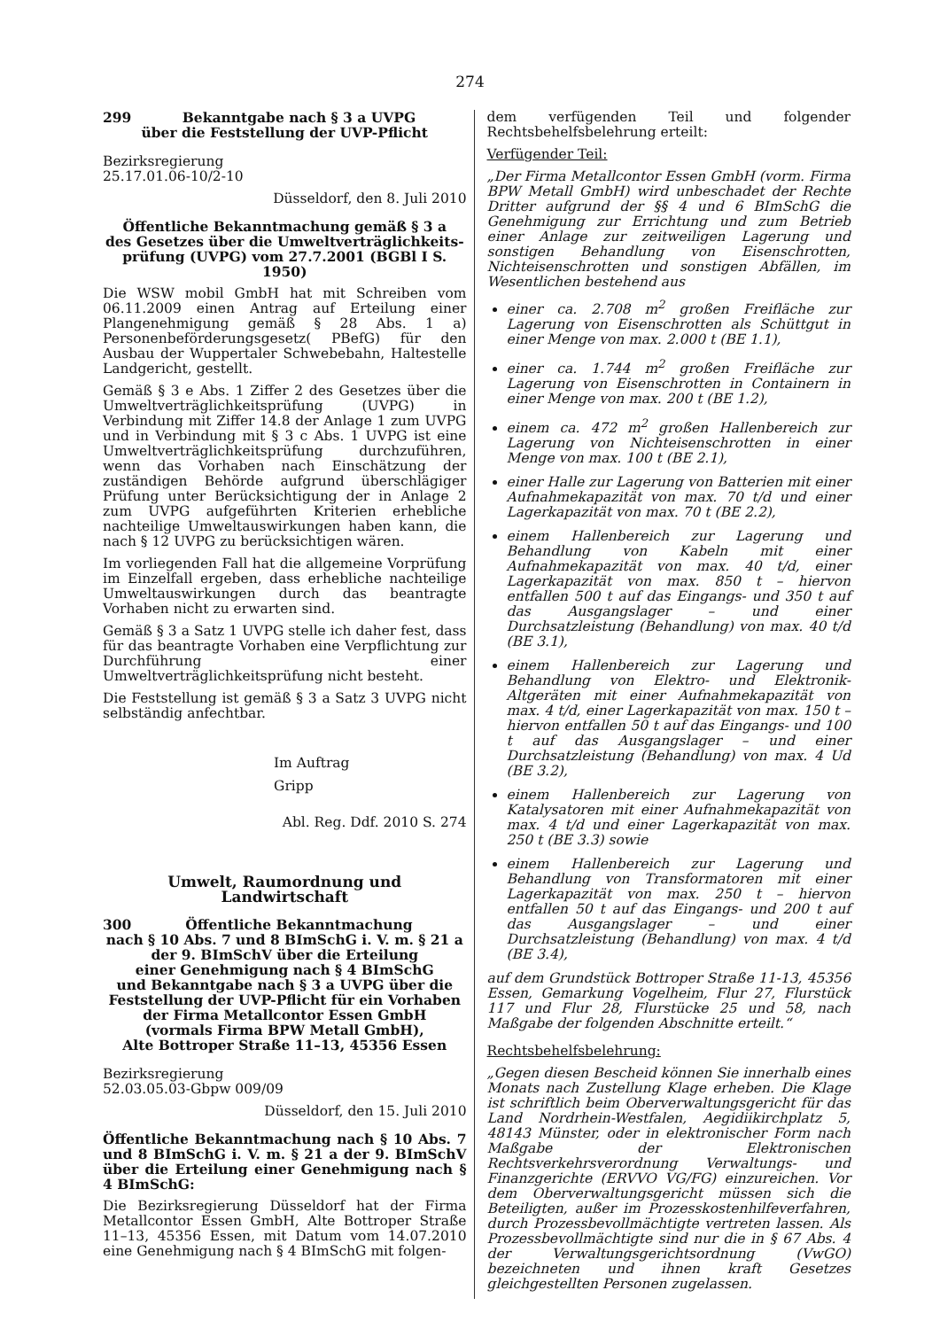274
299 Bekanntgabe nach § 3 a UVPG
über die Feststellung der UVP-Pflicht
Bezirksregierung
25.17.01.06-10/2-10
Düsseldorf, den 8. Juli 2010
Öffentliche Bekanntmachung gemäß § 3 a
des Gesetzes über die Umweltverträglichkeits-
prüfung (UVPG) vom 27.7.2001 (BGBl I S. 1950)
Die WSW mobil GmbH hat mit Schreiben vom 06.11.2009 einen Antrag auf Erteilung einer Plangenehmigung gemäß § 28 Abs. 1 a) Personenbeförderungsgesetz( PBefG) für den Ausbau der Wuppertaler Schwebebahn, Haltestelle Landgericht, gestellt.
Gemäß § 3 e Abs. 1 Ziffer 2 des Gesetzes über die Umweltverträglichkeitsprüfung (UVPG) in Verbindung mit Ziffer 14.8 der Anlage 1 zum UVPG und in Verbindung mit § 3 c Abs. 1 UVPG ist eine Umweltverträglichkeitsprüfung durchzuführen, wenn das Vorhaben nach Einschätzung der zuständigen Behörde aufgrund überschlägiger Prüfung unter Berücksichtigung der in Anlage 2 zum UVPG aufgeführten Kriterien erhebliche nachteilige Umweltauswirkungen haben kann, die nach § 12 UVPG zu berücksichtigen wären.
Im vorliegenden Fall hat die allgemeine Vorprüfung im Einzelfall ergeben, dass erhebliche nachteilige Umweltauswirkungen durch das beantragte Vorhaben nicht zu erwarten sind.
Gemäß § 3 a Satz 1 UVPG stelle ich daher fest, dass für das beantragte Vorhaben eine Verpflichtung zur Durchführung einer Umweltverträglichkeitsprüfung nicht besteht.
Die Feststellung ist gemäß § 3 a Satz 3 UVPG nicht selbständig anfechtbar.
Im Auftrag
Gripp
Abl. Reg. Ddf. 2010 S. 274
Umwelt, Raumordnung und Landwirtschaft
300 Öffentliche Bekanntmachung
nach § 10 Abs. 7 und 8 BImSchG i. V. m. § 21 a
der 9. BImSchV über die Erteilung
einer Genehmigung nach § 4 BImSchG
und Bekanntgabe nach § 3 a UVPG über die
Feststellung der UVP-Pflicht für ein Vorhaben
der Firma Metallcontor Essen GmbH
(vormals Firma BPW Metall GmbH),
Alte Bottroper Straße 11–13, 45356 Essen
Bezirksregierung
52.03.05.03-Gbpw 009/09
Düsseldorf, den 15. Juli 2010
Öffentliche Bekanntmachung nach § 10 Abs. 7 und 8 BImSchG i. V. m. § 21 a der 9. BImSchV über die Erteilung einer Genehmigung nach § 4 BImSchG:
Die Bezirksregierung Düsseldorf hat der Firma Metallcontor Essen GmbH, Alte Bottroper Straße 11–13, 45356 Essen, mit Datum vom 14.07.2010 eine Genehmigung nach § 4 BImSchG mit folgen-
dem verfügenden Teil und folgender Rechtsbehelfsbelehrung erteilt:
Verfügender Teil:
„Der Firma Metallcontor Essen GmbH (vorm. Firma BPW Metall GmbH) wird unbeschadet der Rechte Dritter aufgrund der §§ 4 und 6 BImSchG die Genehmigung zur Errichtung und zum Betrieb einer Anlage zur zeitweiligen Lagerung und sonstigen Behandlung von Eisenschrotten, Nichteisenschrotten und sonstigen Abfällen, im Wesentlichen bestehend aus
einer ca. 2.708 m<sup>2</sup> großen Freifläche zur Lagerung von Eisenschrotten als Schüttgut in einer Menge von max. 2.000 t (BE 1.1),
einer ca. 1.744 m<sup>2</sup> großen Freifläche zur Lagerung von Eisenschrotten in Containern in einer Menge von max. 200 t (BE 1.2),
einem ca. 472 m<sup>2</sup> großen Hallenbereich zur Lagerung von Nichteisenschrotten in einer Menge von max. 100 t (BE 2.1),
einer Halle zur Lagerung von Batterien mit einer Aufnahmekapazität von max. 70 t/d und einer Lagerkapazität von max. 70 t (BE 2.2),
einem Hallenbereich zur Lagerung und Behandlung von Kabeln mit einer Aufnahmekapazität von max. 40 t/d, einer Lagerkapazität von max. 850 t – hiervon entfallen 500 t auf das Eingangs- und 350 t auf das Ausgangslager – und einer Durchsatzleistung (Behandlung) von max. 40 t/d (BE 3.1),
einem Hallenbereich zur Lagerung und Behandlung von Elektro- und Elektronik-Altgeräten mit einer Aufnahmekapazität von max. 4 t/d, einer Lagerkapazität von max. 150 t – hiervon entfallen 50 t auf das Eingangs- und 100 t auf das Ausgangslager – und einer Durchsatzleistung (Behandlung) von max. 4 Ud (BE 3.2),
einem Hallenbereich zur Lagerung von Katalysatoren mit einer Aufnahmekapazität von max. 4 t/d und einer Lagerkapazität von max. 250 t (BE 3.3) sowie
einem Hallenbereich zur Lagerung und Behandlung von Transformatoren mit einer Lagerkapazität von max. 250 t – hiervon entfallen 50 t auf das Eingangs- und 200 t auf das Ausgangslager – und einer Durchsatzleistung (Behandlung) von max. 4 t/d (BE 3.4),
auf dem Grundstück Bottroper Straße 11-13, 45356 Essen, Gemarkung Vogelheim, Flur 27, Flurstück 117 und Flur 28, Flurstücke 25 und 58, nach Maßgabe der folgenden Abschnitte erteilt.“
Rechtsbehelfsbelehrung:
„Gegen diesen Bescheid können Sie innerhalb eines Monats nach Zustellung Klage erheben. Die Klage ist schriftlich beim Oberverwaltungsgericht für das Land Nordrhein-Westfalen, Aegidiikirchplatz 5, 48143 Münster, oder in elektronischer Form nach Maßgabe der Elektronischen Rechtsverkehrsverordnung Verwaltungs- und Finanzgerichte (ERVVO VG/FG) einzureichen. Vor dem Oberverwaltungsgericht müssen sich die Beteiligten, außer im Prozesskostenhilfeverfahren, durch Prozessbevollmächtigte vertreten lassen. Als Prozessbevollmächtigte sind nur die in § 67 Abs. 4 der Verwaltungsgerichtsordnung (VwGO) bezeichneten und ihnen kraft Gesetzes gleichgestellten Personen zugelassen.